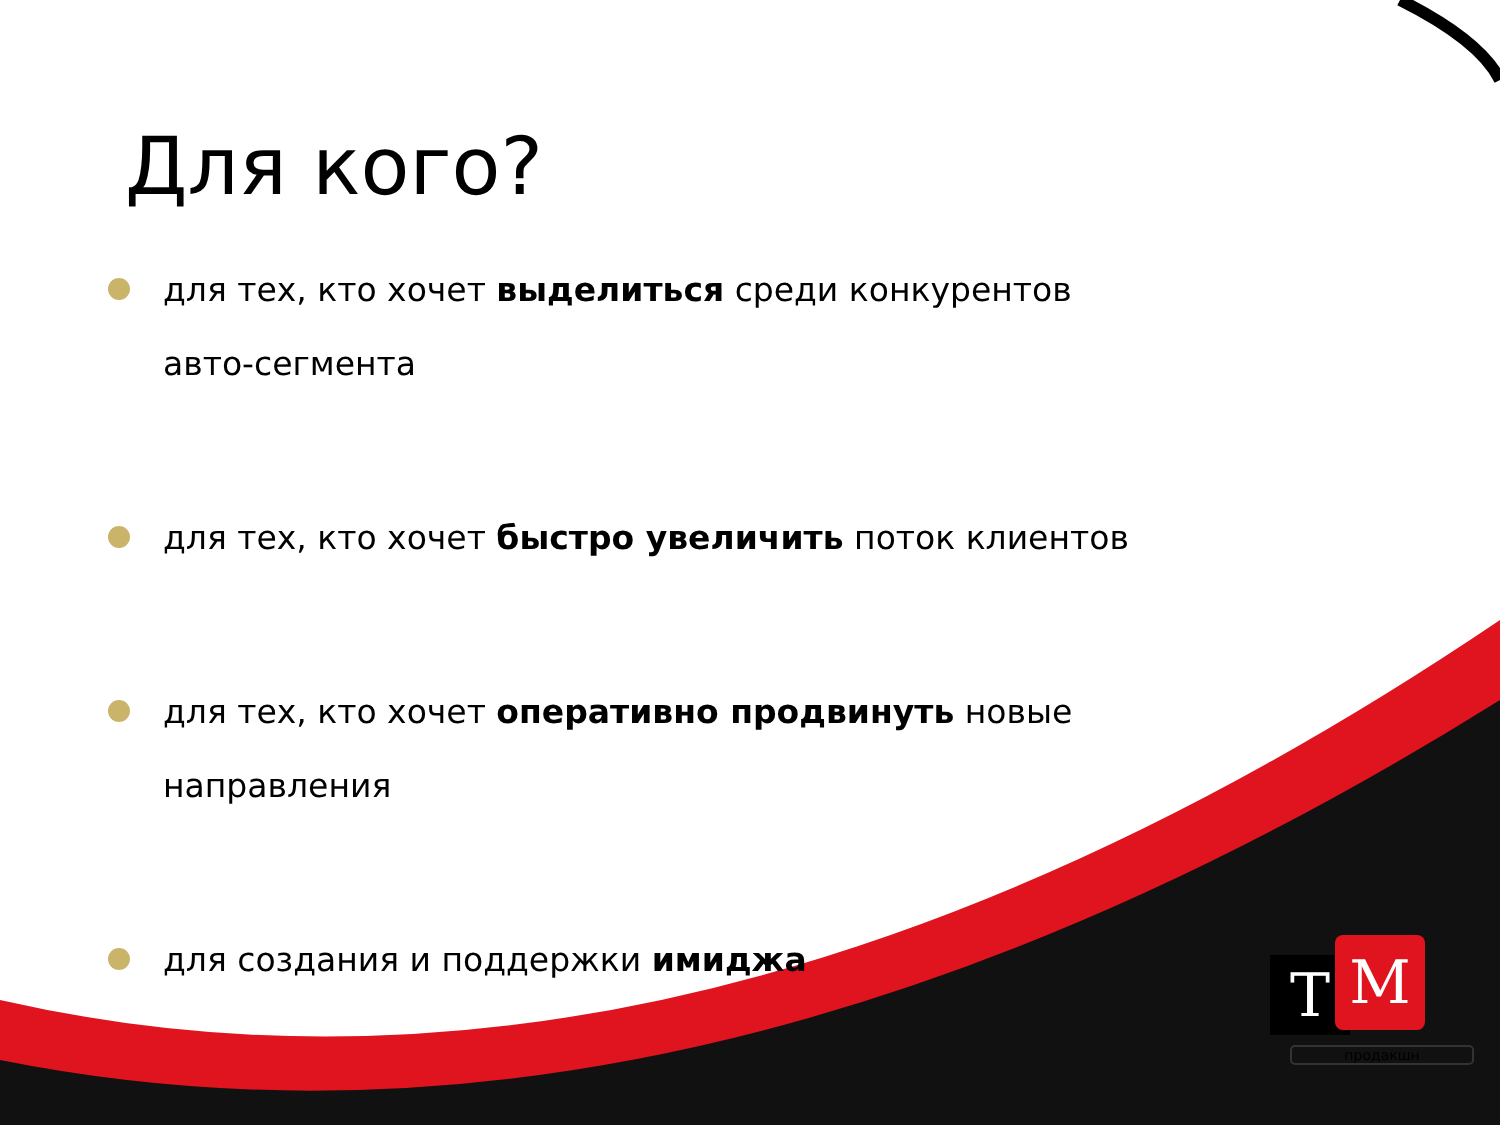Для кого?
для тех, кто хочет выделиться среди конкурентов авто-сегмента
для тех, кто хочет быстро увеличить поток клиентов
для тех, кто хочет оперативно продвинуть новые направления
для создания и поддержки имиджа
T M
продакшн